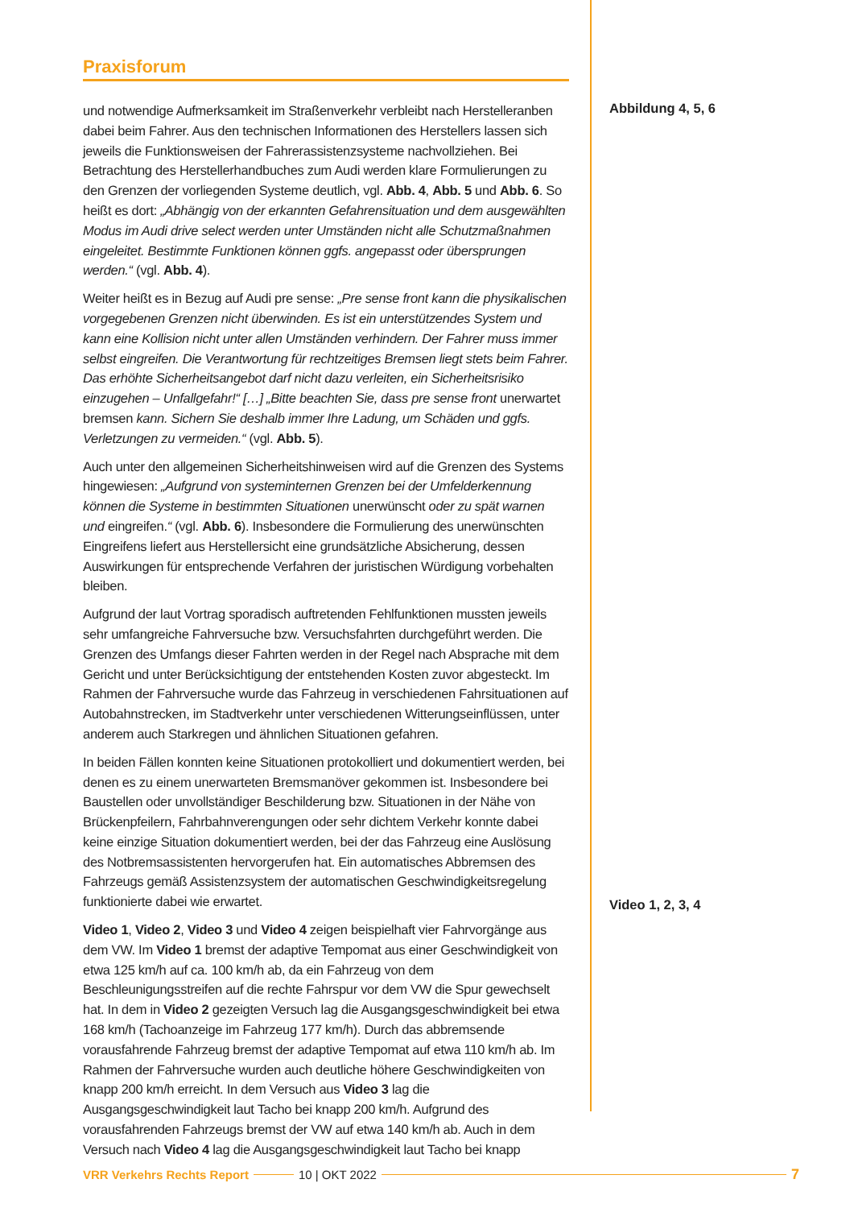Praxisforum
und notwendige Aufmerksamkeit im Straßenverkehr verbleibt nach Herstelleran­ben dabei beim Fahrer. Aus den technischen Informationen des Herstellers lassen sich jeweils die Funktionsweisen der Fahrerassistenzsysteme nachvollziehen. Bei Betrachtung des Herstellerhandbuches zum Audi werden klare Formulierungen zu den Grenzen der vorliegenden Systeme deutlich, vgl. Abb. 4, Abb. 5 und Abb. 6. So heißt es dort: „Abhängig von der erkannten Gefahrensituation und dem ausgewählten Modus im Audi drive select werden unter Umständen nicht alle Schutzmaßnahmen eingeleitet. Bestimmte Funktionen können ggfs. angepasst oder übersprungen werden.“ (vgl. Abb. 4).
Weiter heißt es in Bezug auf Audi pre sense: „Pre sense front kann die physikalischen vorgegebenen Grenzen nicht überwinden. Es ist ein unterstützendes System und kann eine Kollision nicht unter allen Umständen verhindern. Der Fahrer muss immer selbst eingreifen. Die Verantwortung für rechtzeitiges Bremsen liegt stets beim Fahrer. Das erhöhte Sicherheitsangebot darf nicht dazu verleiten, ein Sicherheitsrisiko einzugehen – Unfallgefahr!“ […] „Bitte beachten Sie, dass pre sense front unerwartet bremsen kann. Sichern Sie deshalb immer Ihre Ladung, um Schäden und ggfs. Verletzungen zu vermeiden.“ (vgl. Abb. 5).
Auch unter den allgemeinen Sicherheitshinweisen wird auf die Grenzen des Systems hingewiesen: „Aufgrund von systeminternen Grenzen bei der Umfelderkennung können die Systeme in bestimmten Situationen unerwünscht oder zu spät warnen und eingreifen.“ (vgl. Abb. 6). Insbesondere die Formulierung des unerwünschten Eingrei­fens liefert aus Herstellersicht eine grundsätzliche Absicherung, dessen Auswirkun­gen für entsprechende Verfahren der juristischen Würdigung vorbehalten bleiben.
Aufgrund der laut Vortrag sporadisch auftretenden Fehlfunktionen mussten jeweils sehr umfangreiche Fahrversuche bzw. Versuchsfahrten durchgeführt werden. Die Grenzen des Umfangs dieser Fahrten werden in der Regel nach Absprache mit dem Gericht und unter Berücksichtigung der entstehenden Kosten zuvor abgesteckt. Im Rahmen der Fahrversuche wurde das Fahrzeug in verschiedenen Fahrsituationen auf Autobahnstrecken, im Stadtverkehr unter verschiedenen Witterungseinflüssen, unter anderem auch Starkregen und ähnlichen Situationen gefahren.
In beiden Fällen konnten keine Situationen protokolliert und dokumentiert werden, bei denen es zu einem unerwarteten Bremsmanöver gekommen ist. Insbesondere bei Baustellen oder unvollständiger Beschilderung bzw. Situationen in der Nähe von Brückenpfeilern, Fahrbahnverengungen oder sehr dichtem Verkehr konnte dabei keine einzige Situation dokumentiert werden, bei der das Fahrzeug eine Auslösung des Notbremsassistenten hervorgerufen hat. Ein automatisches Abbremsen des Fahr­zeugs gemäß Assistenzsystem der automatischen Geschwindigkeitsregelung funktionierte dabei wie erwartet.
Video 1, Video 2, Video 3 und Video 4 zeigen beispielhaft vier Fahrvorgänge aus dem VW. Im Video 1 bremst der adaptive Tempomat aus einer Geschwindigkeit von etwa 125 km/h auf ca. 100 km/h ab, da ein Fahrzeug von dem Beschleunigungsstreifen auf die rechte Fahrspur vor dem VW die Spur gewechselt hat. In dem in Video 2 gezeigten Versuch lag die Ausgangsgeschwindigkeit bei etwa 168 km/h (Tachoanzeige im Fahrzeug 177 km/h). Durch das abbremsende vorausfahrende Fahrzeug bremst der adaptive Tempomat auf etwa 110 km/h ab. Im Rahmen der Fahrversuche wurden auch deutliche höhere Geschwindigkeiten von knapp 200 km/h erreicht. In dem Versuch aus Video 3 lag die Ausgangsgeschwindigkeit laut Tacho bei knapp 200 km/h. Aufgrund des vorausfahrenden Fahrzeugs bremst der VW auf etwa 140 km/h ab. Auch in dem Versuch nach Video 4 lag die Ausgangsgeschwindigkeit laut Tacho bei knapp
Abbildung 4, 5, 6
Video 1, 2, 3, 4
VRR Verkehrs Rechts Report 10 | OKT 2022 7